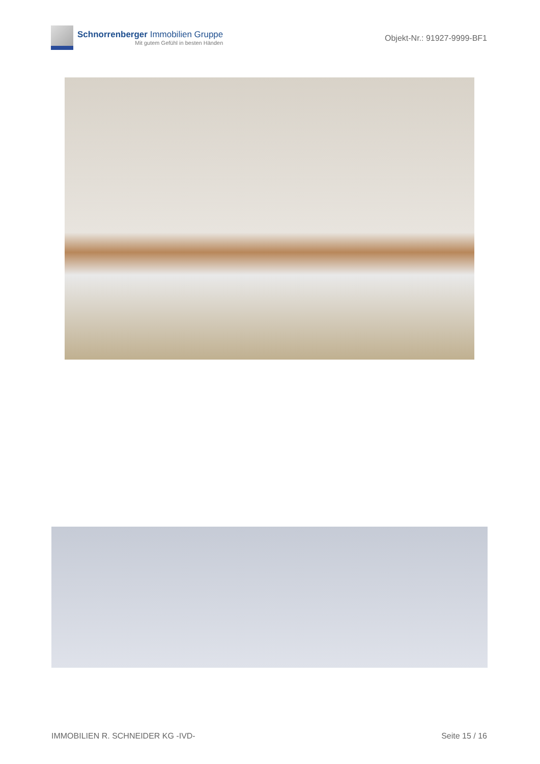Schnorrenberger Immobilien Gruppe
Mit gutem Gefühl in besten Händen
Objekt-Nr.: 91927-9999-BF1
IMMOBILIEN R. SCHNEIDER KG -IVD- Seite 15 / 16